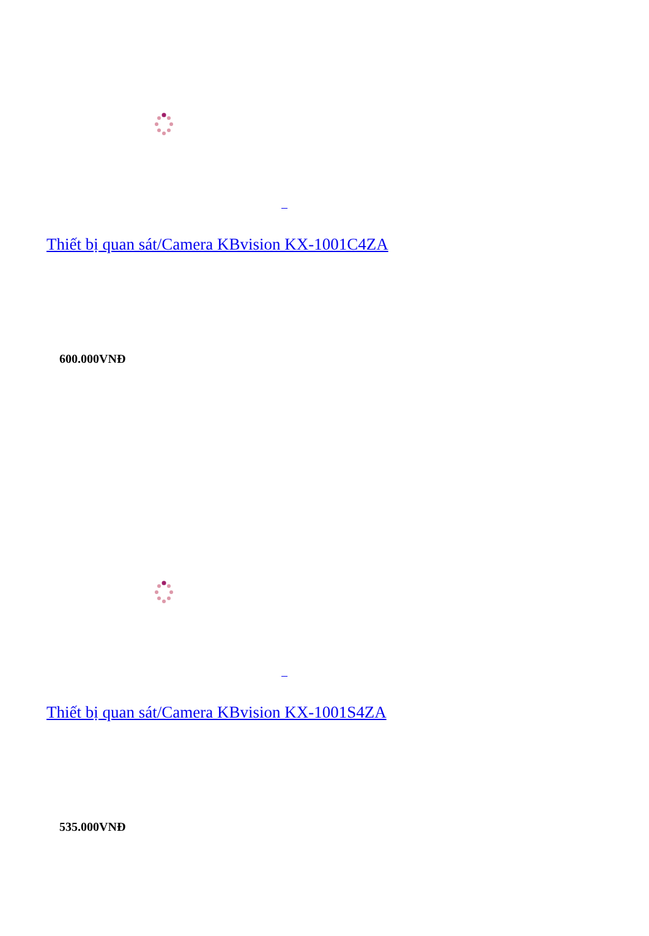Thiết bị quan sát/Camera KBvision KX-1001C4ZA
600.000VNĐ
Thiết bị quan sát/Camera KBvision KX-1001S4ZA
535.000VNĐ